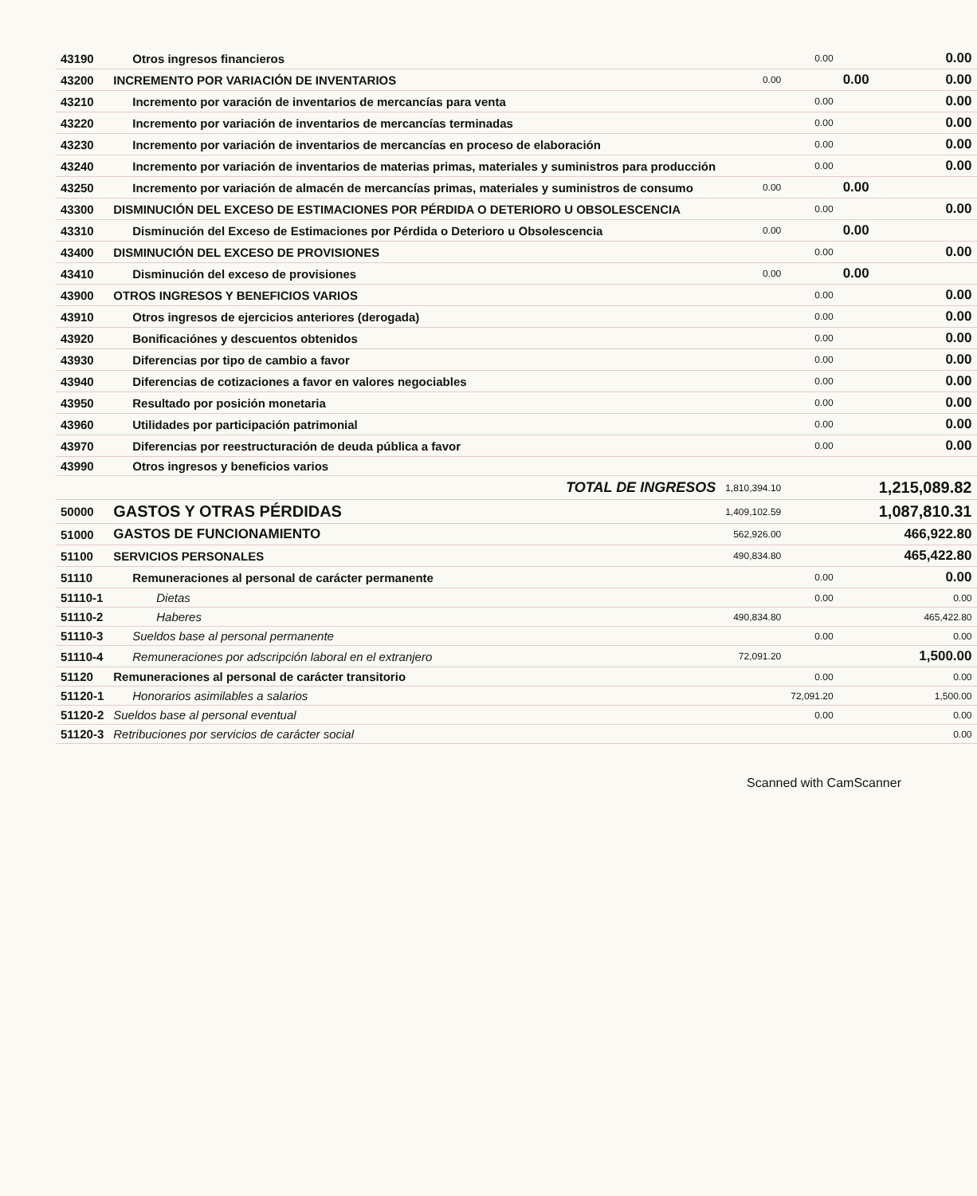| 43190 | Otros ingresos financieros | | 0.00 | | 0.00 |
| 43200 | INCREMENTO POR VARIACIÓN DE INVENTARIOS | 0.00 | | 0.00 | 0.00 |
| 43210 | Incremento por varación de inventarios de mercancías para venta | | 0.00 | | 0.00 |
| 43220 | Incremento por variación de inventarios de mercancías terminadas | | 0.00 | | 0.00 |
| 43230 | Incremento por variación de inventarios de mercancías en proceso de elaboración | | 0.00 | | 0.00 |
| 43240 | Incremento por variación de inventarios de materias primas, materiales y suministros para producción | | 0.00 | | 0.00 |
| 43250 | Incremento por variación de almacén de mercancías primas, materiales y suministros de consumo | 0.00 | | 0.00 | |
| 43300 | DISMINUCIÓN DEL EXCESO DE ESTIMACIONES POR PÉRDIDA O DETERIORO U OBSOLESCENCIA | | 0.00 | | 0.00 |
| 43310 | Disminución del Exceso de Estimaciones por Pérdida o Deterioro u Obsolescencia | 0.00 | | 0.00 | |
| 43400 | DISMINUCIÓN DEL EXCESO DE PROVISIONES | | 0.00 | | 0.00 |
| 43410 | Disminución del exceso de provisiones | 0.00 | | 0.00 | |
| 43900 | OTROS INGRESOS Y BENEFICIOS VARIOS | | 0.00 | | 0.00 |
| 43910 | Otros ingresos de ejercicios anteriores (derogada) | | 0.00 | | 0.00 |
| 43920 | Bonificaciónes y descuentos obtenidos | | 0.00 | | 0.00 |
| 43930 | Diferencias por tipo de cambio a favor | | 0.00 | | 0.00 |
| 43940 | Diferencias de cotizaciones a favor en valores negociables | | 0.00 | | 0.00 |
| 43950 | Resultado por posición monetaria | | 0.00 | | 0.00 |
| 43960 | Utilidades por participación patrimonial | | 0.00 | | 0.00 |
| 43970 | Diferencias por reestructuración de deuda pública a favor | | 0.00 | | 0.00 |
| 43990 | Otros ingresos y beneficios varios | | | | |
| | TOTAL DE INGRESOS | 1,810,394.10 | | | 1,215,089.82 |
| 50000 | GASTOS Y OTRAS PÉRDIDAS | 1,409,102.59 | | | 1,087,810.31 |
| 51000 | GASTOS DE FUNCIONAMIENTO | 562,926.00 | | | 466,922.80 |
| 51100 | SERVICIOS PERSONALES | 490,834.80 | | | 465,422.80 |
| 51110 | Remuneraciones al personal de carácter permanente | | 0.00 | | 0.00 |
| 51110-1 | Dietas | | 0.00 | | 0.00 |
| 51110-2 | Haberes | 490,834.80 | | | 465,422.80 |
| 51110-3 | Sueldos base al personal permanente | | 0.00 | | 0.00 |
| 51110-4 | Remuneraciones por adscripción laboral en el extranjero | 72,091.20 | | | 1,500.00 |
| 51120 | Remuneraciones al personal de carácter transitorio | | 0.00 | | 0.00 |
| 51120-1 | Honorarios asimilables a salarios | | 72,091.20 | | 1,500.00 |
| 51120-2 | Sueldos base al personal eventual | | 0.00 | | 0.00 |
| 51120-3 | Retribuciones por servicios de carácter social | | | | 0.00 |
Scanned with CamScanner